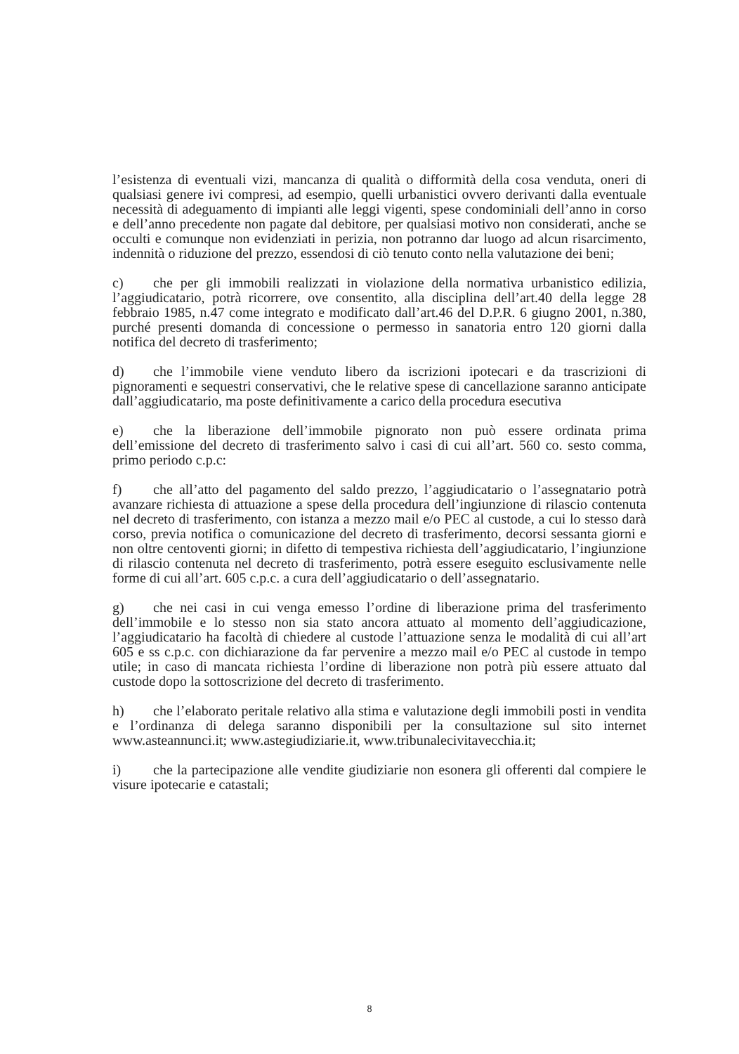l’esistenza di eventuali vizi, mancanza di qualità o difformità della cosa venduta, oneri di qualsiasi genere ivi compresi, ad esempio, quelli urbanistici ovvero derivanti dalla eventuale necessità di adeguamento di impianti alle leggi vigenti, spese condominiali dell’anno in corso e dell’anno precedente non pagate dal debitore, per qualsiasi motivo non considerati, anche se occulti e comunque non evidenziati in perizia, non potranno dar luogo ad alcun risarcimento, indennità o riduzione del prezzo, essendosi di ciò tenuto conto nella valutazione dei beni;
c) che per gli immobili realizzati in violazione della normativa urbanistico edilizia, l’aggiudicatario, potrà ricorrere, ove consentito, alla disciplina dell’art.40 della legge 28 febbraio 1985, n.47 come integrato e modificato dall’art.46 del D.P.R. 6 giugno 2001, n.380, purché presenti domanda di concessione o permesso in sanatoria entro 120 giorni dalla notifica del decreto di trasferimento;
d) che l’immobile viene venduto libero da iscrizioni ipotecari e da trascrizioni di pignoramenti e sequestri conservativi, che le relative spese di cancellazione saranno anticipate dall’aggiudicatario, ma poste definitivamente a carico della procedura esecutiva
e) che la liberazione dell’immobile pignorato non può essere ordinata prima dell’emissione del decreto di trasferimento salvo i casi di cui all’art. 560 co. sesto comma, primo periodo c.p.c:
f) che all’atto del pagamento del saldo prezzo, l’aggiudicatario o l’assegnatario potrà avanzare richiesta di attuazione a spese della procedura dell’ingiunzione di rilascio contenuta nel decreto di trasferimento, con istanza a mezzo mail e/o PEC al custode, a cui lo stesso darà corso, previa notifica o comunicazione del decreto di trasferimento, decorsi sessanta giorni e non oltre centoventi giorni; in difetto di tempestiva richiesta dell’aggiudicatario, l’ingiunzione di rilascio contenuta nel decreto di trasferimento, potrà essere eseguito esclusivamente nelle forme di cui all’art. 605 c.p.c. a cura dell’aggiudicatario o dell’assegnatario.
g) che nei casi in cui venga emesso l’ordine di liberazione prima del trasferimento dell’immobile e lo stesso non sia stato ancora attuato al momento dell’aggiudicazione, l’aggiudicatario ha facoltà di chiedere al custode l’attuazione senza le modalità di cui all’art 605 e ss c.p.c. con dichiarazione da far pervenire a mezzo mail e/o PEC al custode in tempo utile; in caso di mancata richiesta l’ordine di liberazione non potrà più essere attuato dal custode dopo la sottoscrizione del decreto di trasferimento.
h) che l’elaborato peritale relativo alla stima e valutazione degli immobili posti in vendita e l’ordinanza di delega saranno disponibili per la consultazione sul sito internet www.asteannunci.it; www.astegiudiziarie.it, www.tribunalecivitavecchia.it;
i) che la partecipazione alle vendite giudiziarie non esonera gli offerenti dal compiere le visure ipotecarie e catastali;
8